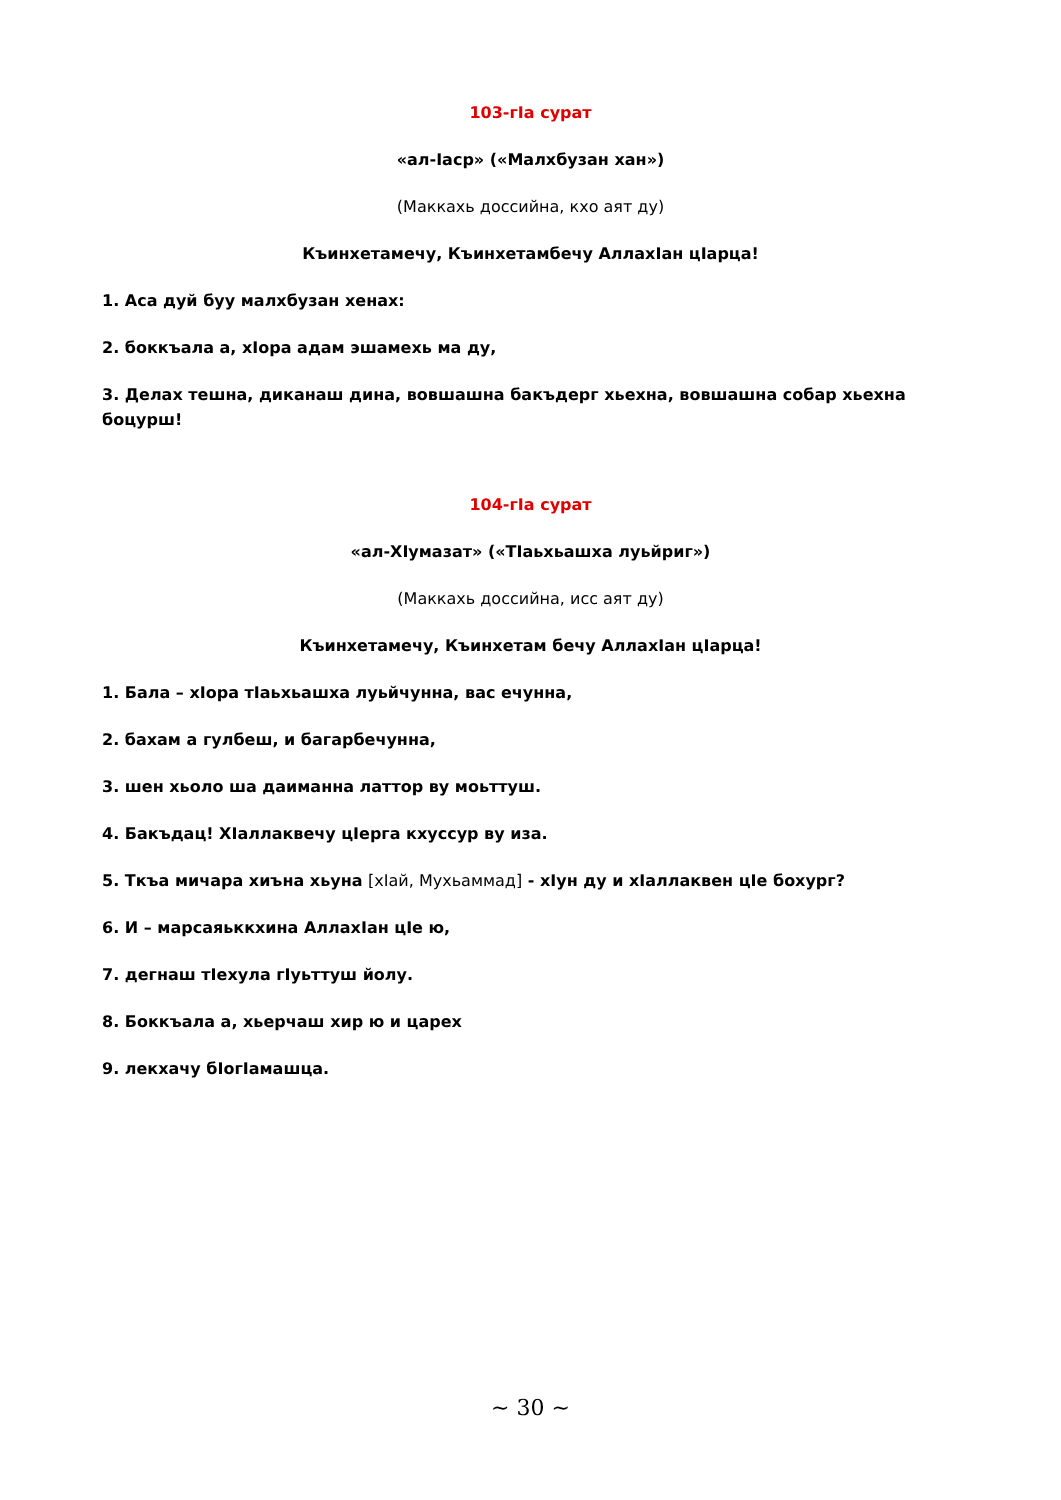103-гIа сурат
«ал-Iаср» («Малхбузан хан»)
(Маккахь доссийна, кхо аят ду)
Къинхетамечу, Къинхетамбечу АллахIан цIарца!
1. Аса дуй буу малхбузан хенах:
2. боккъала а, хIора адам эшамехь ма ду,
3. Делах тешна, диканаш дина, вовшашна бакъдерг хьехна, вовшашна собар хьехна боцурш!
104-гIа сурат
«ал-ХIумазат» («ТIаьхьашха луьйриг»)
(Маккахь доссийна, исс аят ду)
Къинхетамечу, Къинхетам бечу АллахIан цIарца!
1. Бала – хIора тIаьхьашха луьйчунна, вас ечунна,
2. бахам а гулбеш, и багарбечунна,
3. шен хьоло ша даиманна латтор ву моьттуш.
4. Бакъдац! ХIаллаквечу цIерга кхуссур ву иза.
5. Ткъа мичара хиъна хьуна [хIай, Мухьаммад] - хIун ду и хIаллаквен цIе бохург?
6. И – марсаяьккхина АллахIан цIе ю,
7. дегнаш тIехула гIуьттуш йолу.
8. Боккъала а, хьерчаш хир ю и царех
9. лекхачу бIогIамашца.
~ 30 ~